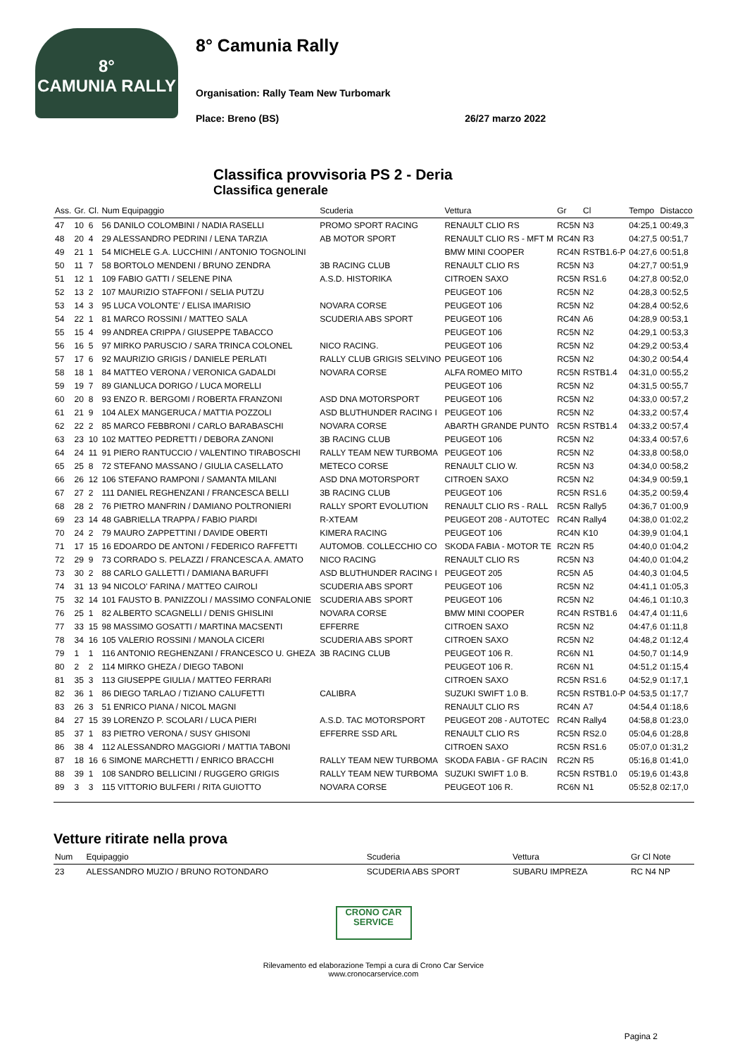8°
CAMUNIA RALLY
8° Camunia Rally
Organisation: Rally Team New Turbomark
Place: Breno (BS) 26/27 marzo 2022
Classifica provvisoria PS 2 - Deria
Classifica generale
| Ass. | Gr. | Cl. | Num Equipaggio | Scuderia | Vettura | Gr | Cl | Tempo | Distacco |
| --- | --- | --- | --- | --- | --- | --- | --- | --- | --- |
| 47 | 10 | 6 | 56 DANILO COLOMBINI / NADIA RASELLI | PROMO SPORT RACING | RENAULT CLIO RS | RC5N | N3 | 04:25,1 | 00:49,3 |
| 48 | 20 | 4 | 29 ALESSANDRO PEDRINI / LENA TARZIA | AB MOTOR SPORT | RENAULT CLIO RS - MFT M | RC4N | R3 | 04:27,5 | 00:51,7 |
| 49 | 21 | 1 | 54 MICHELE G.A. LUCCHINI / ANTONIO TOGNOLINI | | BMW MINI COOPER | RC4N | RSTB1.6-P | 04:27,6 | 00:51,8 |
| 50 | 11 | 7 | 58 BORTOLO MENDENI / BRUNO ZENDRA | 3B RACING CLUB | RENAULT CLIO RS | RC5N | N3 | 04:27,7 | 00:51,9 |
| 51 | 12 | 1 | 109 FABIO GATTI / SELENE PINA | A.S.D. HISTORIKA | CITROEN SAXO | RC5N | RS1.6 | 04:27,8 | 00:52,0 |
| 52 | 13 | 2 | 107 MAURIZIO STAFFONI / SELIA PUTZU | | PEUGEOT 106 | RC5N | N2 | 04:28,3 | 00:52,5 |
| 53 | 14 | 3 | 95 LUCA VOLONTE' / ELISA IMARISIO | NOVARA CORSE | PEUGEOT 106 | RC5N | N2 | 04:28,4 | 00:52,6 |
| 54 | 22 | 1 | 81 MARCO ROSSINI / MATTEO SALA | SCUDERIA ABS SPORT | PEUGEOT 106 | RC4N | A6 | 04:28,9 | 00:53,1 |
| 55 | 15 | 4 | 99 ANDREA CRIPPA / GIUSEPPE TABACCO | | PEUGEOT 106 | RC5N | N2 | 04:29,1 | 00:53,3 |
| 56 | 16 | 5 | 97 MIRKO PARUSCIO / SARA TRINCA COLONEL | NICO RACING. | PEUGEOT 106 | RC5N | N2 | 04:29,2 | 00:53,4 |
| 57 | 17 | 6 | 92 MAURIZIO GRIGIS / DANIELE PERLATI | RALLY CLUB GRIGIS SELVINO | PEUGEOT 106 | RC5N | N2 | 04:30,2 | 00:54,4 |
| 58 | 18 | 1 | 84 MATTEO VERONA / VERONICA GADALDI | NOVARA CORSE | ALFA ROMEO MITO | RC5N | RSTB1.4 | 04:31,0 | 00:55,2 |
| 59 | 19 | 7 | 89 GIANLUCA DORIGO / LUCA MORELLI | | PEUGEOT 106 | RC5N | N2 | 04:31,5 | 00:55,7 |
| 60 | 20 | 8 | 93 ENZO R. BERGOMI / ROBERTA FRANZONI | ASD DNA MOTORSPORT | PEUGEOT 106 | RC5N | N2 | 04:33,0 | 00:57,2 |
| 61 | 21 | 9 | 104 ALEX MANGERUCA / MATTIA POZZOLI | ASD BLUTHUNDER RACING I | PEUGEOT 106 | RC5N | N2 | 04:33,2 | 00:57,4 |
| 62 | 22 | 2 | 85 MARCO FEBBRONI / CARLO BARABASCHI | NOVARA CORSE | ABARTH GRANDE PUNTO | RC5N | RSTB1.4 | 04:33,2 | 00:57,4 |
| 63 | 23 | 10 | 102 MATTEO PEDRETTI / DEBORA ZANONI | 3B RACING CLUB | PEUGEOT 106 | RC5N | N2 | 04:33,4 | 00:57,6 |
| 64 | 24 | 11 | 91 PIERO RANTUCCIO / VALENTINO TIRABOSCHI | RALLY TEAM NEW TURBOMA | PEUGEOT 106 | RC5N | N2 | 04:33,8 | 00:58,0 |
| 65 | 25 | 8 | 72 STEFANO MASSANO / GIULIA CASELLATO | METECO CORSE | RENAULT CLIO W. | RC5N | N3 | 04:34,0 | 00:58,2 |
| 66 | 26 | 12 | 106 STEFANO RAMPONI / SAMANTA MILANI | ASD DNA MOTORSPORT | CITROEN SAXO | RC5N | N2 | 04:34,9 | 00:59,1 |
| 67 | 27 | 2 | 111 DANIEL REGHENZANI / FRANCESCA BELLI | 3B RACING CLUB | PEUGEOT 106 | RC5N | RS1.6 | 04:35,2 | 00:59,4 |
| 68 | 28 | 2 | 76 PIETRO MANFRIN / DAMIANO POLTRONIERI | RALLY SPORT EVOLUTION | RENAULT CLIO RS - RALL | RC5N | Rally5 | 04:36,7 | 01:00,9 |
| 69 | 23 | 14 | 48 GABRIELLA TRAPPA / FABIO PIARDI | R-XTEAM | PEUGEOT 208 - AUTOTEC | RC4N | Rally4 | 04:38,0 | 01:02,2 |
| 70 | 24 | 2 | 79 MAURO ZAPPETTINI / DAVIDE OBERTI | KIMERA RACING | PEUGEOT 106 | RC4N | K10 | 04:39,9 | 01:04,1 |
| 71 | 17 | 15 | 16 EDOARDO DE ANTONI / FEDERICO RAFFETTI | AUTOMOB. COLLECCHIO CO | SKODA FABIA - MOTOR TE | RC2N | R5 | 04:40,0 | 01:04,2 |
| 72 | 29 | 9 | 73 CORRADO S. PELAZZI / FRANCESCA A. AMATO | NICO RACING | RENAULT CLIO RS | RC5N | N3 | 04:40,0 | 01:04,2 |
| 73 | 30 | 2 | 88 CARLO GALLETTI / DAMIANA BARUFFI | ASD BLUTHUNDER RACING I | PEUGEOT 205 | RC5N | A5 | 04:40,3 | 01:04,5 |
| 74 | 31 | 13 | 94 NICOLO' FARINA / MATTEO CAIROLI | SCUDERIA ABS SPORT | PEUGEOT 106 | RC5N | N2 | 04:41,1 | 01:05,3 |
| 75 | 32 | 14 | 101 FAUSTO B. PANIZZOLI / MASSIMO CONFALONIE | SCUDERIA ABS SPORT | PEUGEOT 106 | RC5N | N2 | 04:46,1 | 01:10,3 |
| 76 | 25 | 1 | 82 ALBERTO SCAGNELLI / DENIS GHISLINI | NOVARA CORSE | BMW MINI COOPER | RC4N | RSTB1.6 | 04:47,4 | 01:11,6 |
| 77 | 33 | 15 | 98 MASSIMO GOSATTI / MARTINA MACSENTI | EFFERRE | CITROEN SAXO | RC5N | N2 | 04:47,6 | 01:11,8 |
| 78 | 34 | 16 | 105 VALERIO ROSSINI / MANOLA CICERI | SCUDERIA ABS SPORT | CITROEN SAXO | RC5N | N2 | 04:48,2 | 01:12,4 |
| 79 | 1 | 1 | 116 ANTONIO REGHENZANI / FRANCESCO U. GHEZA | 3B RACING CLUB | PEUGEOT 106 R. | RC6N | N1 | 04:50,7 | 01:14,9 |
| 80 | 2 | 2 | 114 MIRKO GHEZA / DIEGO TABONI | | PEUGEOT 106 R. | RC6N | N1 | 04:51,2 | 01:15,4 |
| 81 | 35 | 3 | 113 GIUSEPPE GIULIA / MATTEO FERRARI | | CITROEN SAXO | RC5N | RS1.6 | 04:52,9 | 01:17,1 |
| 82 | 36 | 1 | 86 DIEGO TARLAO / TIZIANO CALUFETTI | CALIBRA | SUZUKI SWIFT 1.0 B. | RC5N | RSTB1.0-P | 04:53,5 | 01:17,7 |
| 83 | 26 | 3 | 51 ENRICO PIANA / NICOL MAGNI | | RENAULT CLIO RS | RC4N | A7 | 04:54,4 | 01:18,6 |
| 84 | 27 | 15 | 39 LORENZO P. SCOLARI / LUCA PIERI | A.S.D. TAC MOTORSPORT | PEUGEOT 208 - AUTOTEC | RC4N | Rally4 | 04:58,8 | 01:23,0 |
| 85 | 37 | 1 | 83 PIETRO VERONA / SUSY GHISONI | EFFERRE SSD ARL | RENAULT CLIO RS | RC5N | RS2.0 | 05:04,6 | 01:28,8 |
| 86 | 38 | 4 | 112 ALESSANDRO MAGGIORI / MATTIA TABONI | | CITROEN SAXO | RC5N | RS1.6 | 05:07,0 | 01:31,2 |
| 87 | 18 | 16 | 6 SIMONE MARCHETTI / ENRICO BRACCHI | RALLY TEAM NEW TURBOMA | SKODA FABIA - GF RACIN | RC2N | R5 | 05:16,8 | 01:41,0 |
| 88 | 39 | 1 | 108 SANDRO BELLICINI / RUGGERO GRIGIS | RALLY TEAM NEW TURBOMA | SUZUKI SWIFT 1.0 B. | RC5N | RSTB1.0 | 05:19,6 | 01:43,8 |
| 89 | 3 | 3 | 115 VITTORIO BULFERI / RITA GUIOTTO | NOVARA CORSE | PEUGEOT 106 R. | RC6N | N1 | 05:52,8 | 02:17,0 |
Vetture ritirate nella prova
| Num | Equipaggio | Scuderia | Vettura | Gr Cl Note |
| --- | --- | --- | --- | --- |
| 23 | ALESSANDRO MUZIO / BRUNO ROTONDARO | SCUDERIA ABS SPORT | SUBARU IMPREZA | RC N4 NP |
CRONO CAR SERVICE
Rilevamento ed elaborazione Tempi a cura di Crono Car Service
www.cronocarservice.com
Pagina 2